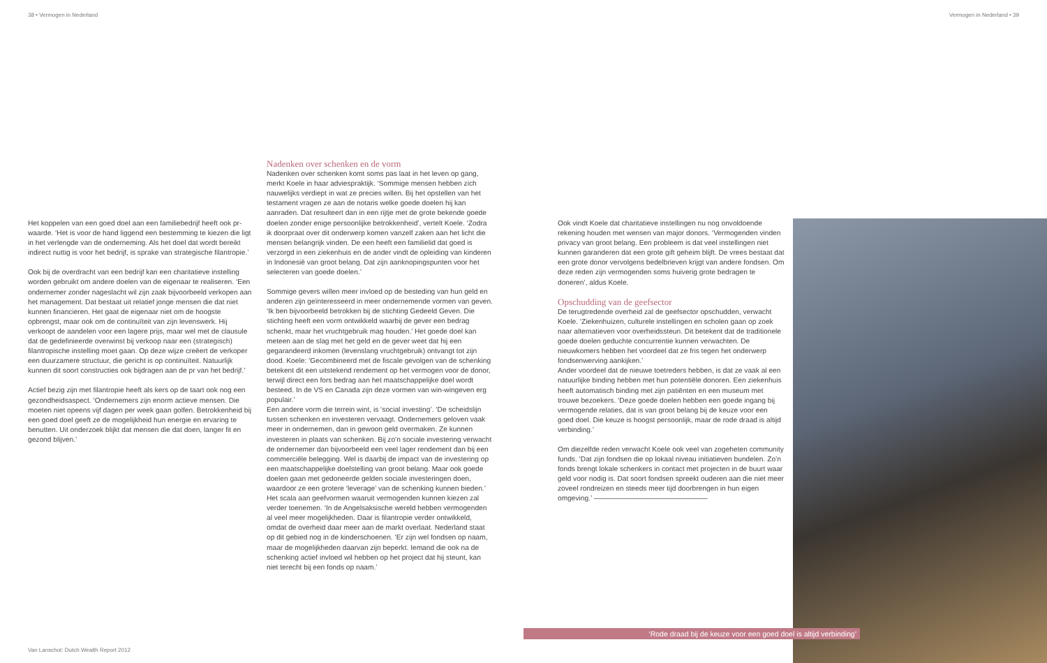38 • Vermogen in Nederland Vermogen in Nederland • 39
Het koppelen van een goed doel aan een familiebedrijf heeft ook pr-waarde. ‘Het is voor de hand liggend een bestemming te kiezen die ligt in het verlengde van de onderneming. Als het doel dat wordt bereikt indirect nuttig is voor het bedrijf, is sprake van strategische filantropie.’
Ook bij de overdracht van een bedrijf kan een charitatieve instelling worden gebruikt om andere doelen van de eigenaar te realiseren. ‘Een ondernemer zonder nageslacht wil zijn zaak bijvoorbeeld verkopen aan het management. Dat bestaat uit relatief jonge mensen die dat niet kunnen financieren. Het gaat de eigenaar niet om de hoogste opbrengst, maar ook om de continuïteit van zijn levenswerk. Hij verkoopt de aandelen voor een lagere prijs, maar wel met de clausule dat de gedefinieerde overwinst bij verkoop naar een (strategisch) filantropische instelling moet gaan. Op deze wijze creëert de verkoper een duurzamere structuur, die gericht is op continuïteit. Natuurlijk kunnen dit soort constructies ook bijdragen aan de pr van het bedrijf.’
Actief bezig zijn met filantropie heeft als kers op de taart ook nog een gezondheidsaspect. ‘Ondernemers zijn enorm actieve mensen. Die moeten niet opeens vijf dagen per week gaan golfen. Betrokkenheid bij een goed doel geeft ze de mogelijkheid hun energie en ervaring te benutten. Uit onderzoek blijkt dat mensen die dat doen, langer fit en gezond blijven.’
Nadenken over schenken en de vorm
Nadenken over schenken komt soms pas laat in het leven op gang, merkt Koele in haar adviespraktijk. ‘Sommige mensen hebben zich nauwelijks verdiept in wat ze precies willen. Bij het opstellen van het testament vragen ze aan de notaris welke goede doelen hij kan aanraden. Dat resulteert dan in een rijtje met de grote bekende goede doelen zonder enige persoonlijke betrokkenheid’, vertelt Koele. ‘Zodra ik doorpraat over dit onderwerp komen vanzelf zaken aan het licht die mensen belangrijk vinden. De een heeft een familielid dat goed is verzorgd in een ziekenhuis en de ander vindt de opleiding van kinderen in Indonesië van groot belang. Dat zijn aanknopingspunten voor het selecteren van goede doelen.’
Sommige gevers willen meer invloed op de besteding van hun geld en anderen zijn geïnteresseerd in meer ondernemende vormen van geven. ‘Ik ben bijvoorbeeld betrokken bij de stichting Gedeeld Geven. Die stichting heeft een vorm ontwikkeld waarbij de gever een bedrag schenkt, maar het vruchtgebruik mag houden.’ Het goede doel kan meteen aan de slag met het geld en de gever weet dat hij een gegarandeerd inkomen (levenslang vruchtgebruik) ontvangt tot zijn dood. Koele: ‘Gecombineerd met de fiscale gevolgen van de schenking betekent dit een uitstekend rendement op het vermogen voor de donor, terwijl direct een fors bedrag aan het maatschappelijke doel wordt besteed. In de VS en Canada zijn deze vormen van win-wingeven erg populair.’
Een andere vorm die terrein wint, is ‘social investing’. ‘De scheidslijn tussen schenken en investeren vervaagt. Ondernemers geloven vaak meer in ondernemen, dan in gewoon geld overmaken. Ze kunnen investeren in plaats van schenken. Bij zo’n sociale investering verwacht de ondernemer dan bijvoorbeeld een veel lager rendement dan bij een commerciële belegging. Wel is daarbij de impact van de investering op een maatschappelijke doelstelling van groot belang. Maar ook goede doelen gaan met gedoneerde gelden sociale investeringen doen, waardoor ze een grotere ‘leverage’ van de schenking kunnen bieden.’
Het scala aan geefvormen waaruit vermogenden kunnen kiezen zal verder toenemen. ‘In de Angelsaksische wereld hebben vermogenden al veel meer mogelijkheden. Daar is filantropie verder ontwikkeld, omdat de overheid daar meer aan de markt overlaat. Nederland staat op dit gebied nog in de kinderschoenen. ‘Er zijn wel fondsen op naam, maar de mogelijkheden daarvan zijn beperkt. Iemand die ook na de schenking actief invloed wil hebben op het project dat hij steunt, kan niet terecht bij een fonds op naam.’
Ook vindt Koele dat charitatieve instellingen nu nog onvoldoende rekening houden met wensen van major donors. ‘Vermogenden vinden privacy van groot belang. Een probleem is dat veel instellingen niet kunnen garanderen dat een grote gift geheim blijft. De vrees bestaat dat een grote donor vervolgens bedelbrieven krijgt van andere fondsen. Om deze reden zijn vermogenden soms huiverig grote bedragen te doneren’, aldus Koele.
Opschudding van de geefsector
De terugtredende overheid zal de geefsector opschudden, verwacht Koele. ‘Ziekenhuizen, culturele instellingen en scholen gaan op zoek naar alternatieven voor overheidssteun. Dit betekent dat de traditionele goede doelen geduchte concurrentie kunnen verwachten. De nieuwkomers hebben het voordeel dat ze fris tegen het onderwerp fondsenwerving aankijken.’
Ander voordeel dat de nieuwe toetreders hebben, is dat ze vaak al een natuurlijke binding hebben met hun potentiële donoren. Een ziekenhuis heeft automatisch binding met zijn patiënten en een museum met trouwe bezoekers. ‘Deze goede doelen hebben een goede ingang bij vermogende relaties, dat is van groot belang bij de keuze voor een goed doel. Die keuze is hoogst persoonlijk, maar de rode draad is altijd verbinding.’
Om diezelfde reden verwacht Koele ook veel van zogeheten community funds. ‘Dat zijn fondsen die op lokaal niveau initiatieven bundelen. Zo’n fonds brengt lokale schenkers in contact met projecten in de buurt waar geld voor nodig is. Dat soort fondsen spreekt ouderen aan die niet meer zoveel rondreizen en steeds meer tijd doorbrengen in hun eigen omgeving.’ ————————————————
‘Rode draad bij de keuze voor een goed doel is altijd verbinding’
Van Lanschot: Dutch Wealth Report 2012